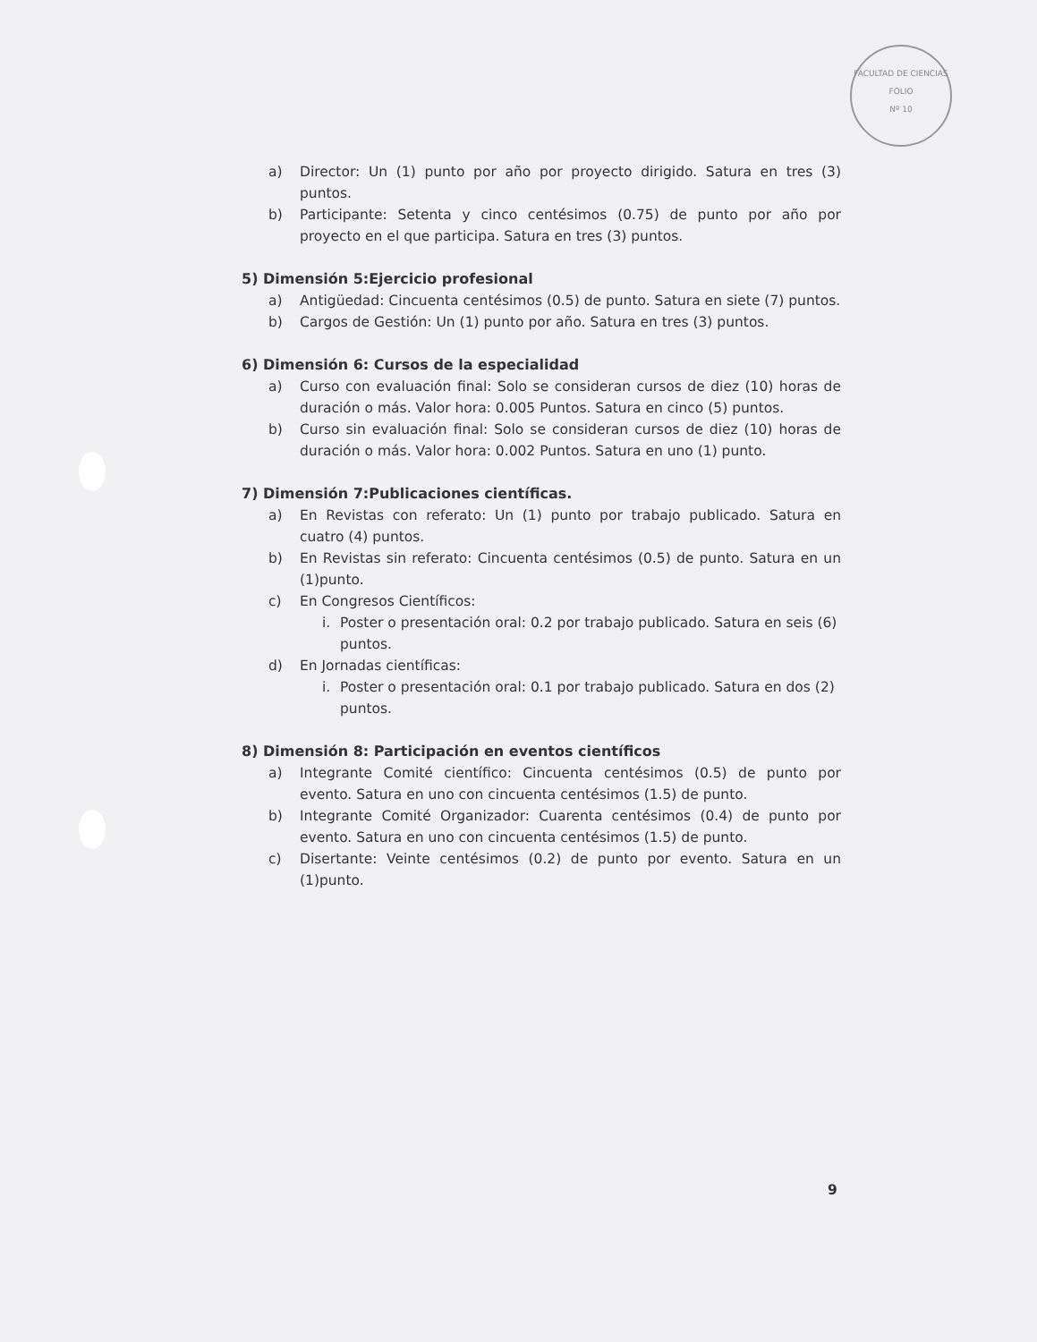FACULTAD DE CIENCIAS
FOLIO
Nº 10
a) Director: Un (1) punto por año por proyecto dirigido. Satura en tres (3) puntos.
b) Participante: Setenta y cinco centésimos (0.75) de punto por año por proyecto en el que participa. Satura en tres (3) puntos.
5) Dimensión 5:Ejercicio profesional
a) Antigüedad: Cincuenta centésimos (0.5) de punto. Satura en siete (7) puntos.
b) Cargos de Gestión: Un (1) punto por año. Satura en tres (3) puntos.
6) Dimensión 6: Cursos de la especialidad
a) Curso con evaluación final: Solo se consideran cursos de diez (10) horas de duración o más. Valor hora: 0.005 Puntos. Satura en cinco (5) puntos.
b) Curso sin evaluación final: Solo se consideran cursos de diez (10) horas de duración o más. Valor hora: 0.002 Puntos. Satura en uno (1) punto.
7) Dimensión 7:Publicaciones científicas.
a) En Revistas con referato: Un (1) punto por trabajo publicado. Satura en cuatro (4) puntos.
b) En Revistas sin referato: Cincuenta centésimos (0.5) de punto. Satura en un (1)punto.
c) En Congresos Científicos:
i. Poster o presentación oral: 0.2 por trabajo publicado. Satura en seis (6) puntos.
d) En Jornadas científicas:
i. Poster o presentación oral: 0.1 por trabajo publicado. Satura en dos (2) puntos.
8) Dimensión 8: Participación en eventos científicos
a) Integrante Comité científico: Cincuenta centésimos (0.5) de punto por evento. Satura en uno con cincuenta centésimos (1.5) de punto.
b) Integrante Comité Organizador: Cuarenta centésimos (0.4) de punto por evento. Satura en uno con cincuenta centésimos (1.5) de punto.
c) Disertante: Veinte centésimos (0.2) de punto por evento. Satura en un (1)punto.
9